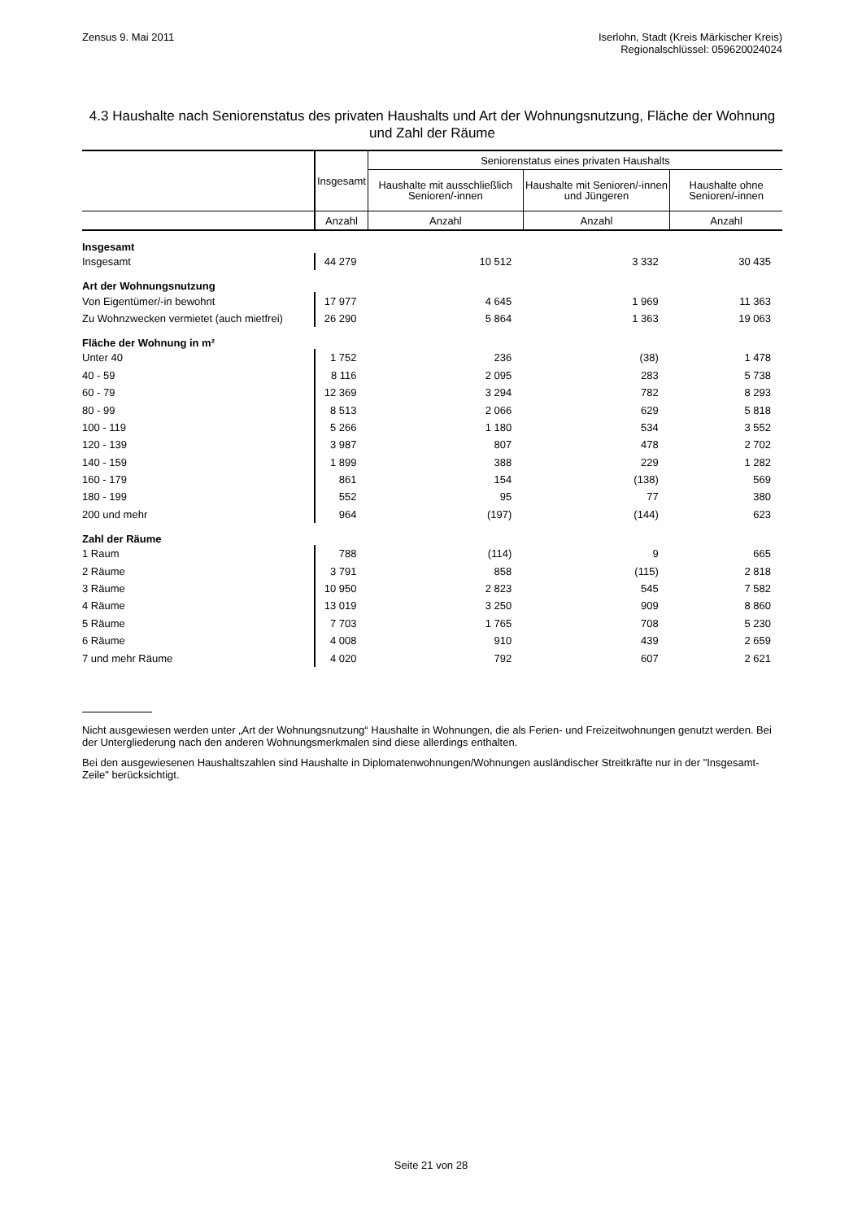Zensus 9. Mai 2011 Iserlohn, Stadt (Kreis Märkischer Kreis)
Regionalschlüssel: 059620024024
4.3 Haushalte nach Seniorenstatus des privaten Haushalts und Art der Wohnungsnutzung, Fläche der Wohnung und Zahl der Räume
| | Insgesamt | Seniorenstatus eines privaten Haushalts | | |
| --- | --- | --- | --- | --- |
| | | Haushalte mit ausschließlich Senioren/-innen | Haushalte mit Senioren/-innen und Jüngeren | Haushalte ohne Senioren/-innen |
| | Anzahl | Anzahl | Anzahl | Anzahl |
| Insgesamt | | | | |
| Insgesamt | 44 279 | 10 512 | 3 332 | 30 435 |
| Art der Wohnungsnutzung | | | | |
| Von Eigentümer/-in bewohnt | 17 977 | 4 645 | 1 969 | 11 363 |
| Zu Wohnzwecken vermietet (auch mietfrei) | 26 290 | 5 864 | 1 363 | 19 063 |
| Fläche der Wohnung in m² | | | | |
| Unter 40 | 1 752 | 236 | (38) | 1 478 |
| 40 - 59 | 8 116 | 2 095 | 283 | 5 738 |
| 60 - 79 | 12 369 | 3 294 | 782 | 8 293 |
| 80 - 99 | 8 513 | 2 066 | 629 | 5 818 |
| 100 - 119 | 5 266 | 1 180 | 534 | 3 552 |
| 120 - 139 | 3 987 | 807 | 478 | 2 702 |
| 140 - 159 | 1 899 | 388 | 229 | 1 282 |
| 160 - 179 | 861 | 154 | (138) | 569 |
| 180 - 199 | 552 | 95 | 77 | 380 |
| 200 und mehr | 964 | (197) | (144) | 623 |
| Zahl der Räume | | | | |
| 1 Raum | 788 | (114) | 9 | 665 |
| 2 Räume | 3 791 | 858 | (115) | 2 818 |
| 3 Räume | 10 950 | 2 823 | 545 | 7 582 |
| 4 Räume | 13 019 | 3 250 | 909 | 8 860 |
| 5 Räume | 7 703 | 1 765 | 708 | 5 230 |
| 6 Räume | 4 008 | 910 | 439 | 2 659 |
| 7 und mehr Räume | 4 020 | 792 | 607 | 2 621 |
Nicht ausgewiesen werden unter „Art der Wohnungsnutzung“ Haushalte in Wohnungen, die als Ferien- und Freizeitwohnungen genutzt werden. Bei der Untergliederung nach den anderen Wohnungsmerkmalen sind diese allerdings enthalten.
Bei den ausgewiesenen Haushaltszahlen sind Haushalte in Diplomatenwohnungen/Wohnungen ausländischer Streitkräfte nur in der "Insgesamt-Zeile" berücksichtigt.
Seite 21 von 28